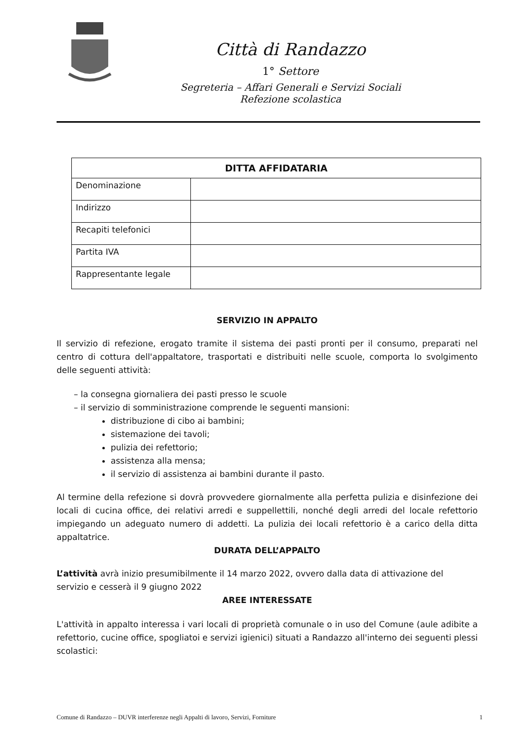Città di Randazzo
1° Settore
Segreteria – Affari Generali e Servizi Sociali
Refezione scolastica
| DITTA AFFIDATARIA | |
| --- | --- |
| Denominazione | |
| Indirizzo | |
| Recapiti telefonici | |
| Partita IVA | |
| Rappresentante legale | |
SERVIZIO IN APPALTO
Il servizio di refezione, erogato tramite il sistema dei pasti pronti per il consumo, preparati nel centro di cottura dell'appaltatore, trasportati e distribuiti nelle scuole, comporta lo svolgimento delle seguenti attività:
– la consegna giornaliera dei pasti presso le scuole
– il servizio di somministrazione comprende le seguenti mansioni:
distribuzione di cibo ai bambini;
sistemazione dei tavoli;
pulizia dei refettorio;
assistenza alla mensa;
il servizio di assistenza ai bambini durante il pasto.
Al termine della refezione si dovrà provvedere giornalmente alla perfetta pulizia e disinfezione dei locali di cucina office, dei relativi arredi e suppellettili, nonché degli arredi del locale refettorio impiegando un adeguato numero di addetti. La pulizia dei locali refettorio è a carico della ditta appaltatrice.
DURATA DELL’APPALTO
L’attività avrà inizio presumibilmente il 14 marzo 2022, ovvero dalla data di attivazione del servizio e cesserà il 9 giugno 2022
AREE INTERESSATE
L'attività in appalto interessa i vari locali di proprietà comunale o in uso del Comune (aule adibite a refettorio, cucine office, spogliatoi e servizi igienici) situati a Randazzo all'interno dei seguenti plessi scolastici:
Comune di Randazzo – DUVR interferenze negli Appalti di lavoro, Servizi, Forniture 1